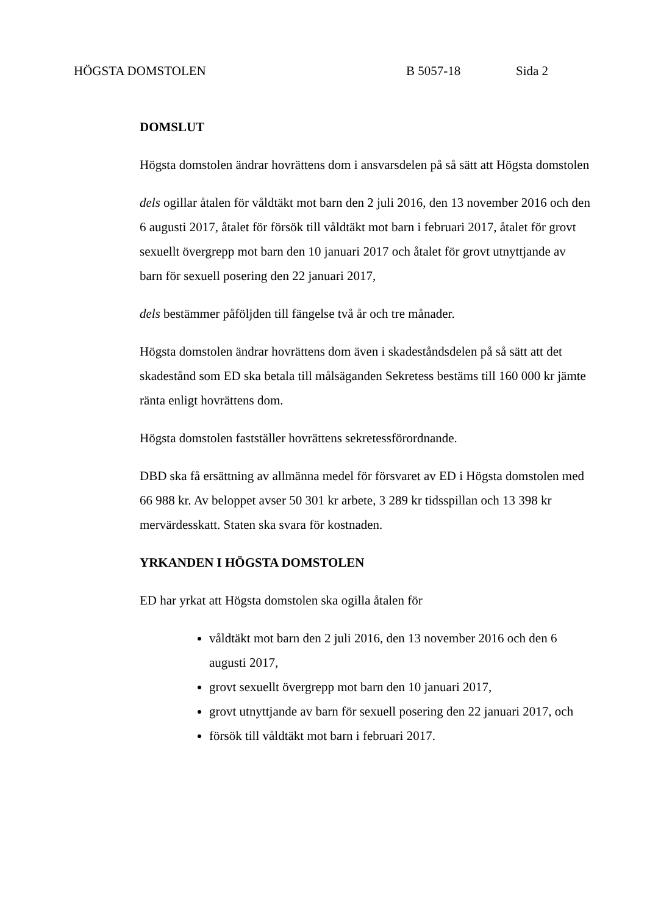HÖGSTA DOMSTOLEN B 5057-18 Sida 2
DOMSLUT
Högsta domstolen ändrar hovrättens dom i ansvarsdelen på så sätt att Högsta domstolen
dels ogillar åtalen för våldtäkt mot barn den 2 juli 2016, den 13 november 2016 och den 6 augusti 2017, åtalet för försök till våldtäkt mot barn i februari 2017, åtalet för grovt sexuellt övergrepp mot barn den 10 januari 2017 och åtalet för grovt utnyttjande av barn för sexuell posering den 22 januari 2017,
dels bestämmer påföljden till fängelse två år och tre månader.
Högsta domstolen ändrar hovrättens dom även i skadeståndsdelen på så sätt att det skadestånd som ED ska betala till målsäganden Sekretess bestäms till 160 000 kr jämte ränta enligt hovrättens dom.
Högsta domstolen fastställer hovrättens sekretessförordnande.
DBD ska få ersättning av allmänna medel för försvaret av ED i Högsta domstolen med 66 988 kr. Av beloppet avser 50 301 kr arbete, 3 289 kr tidsspillan och 13 398 kr mervärdesskatt. Staten ska svara för kostnaden.
YRKANDEN I HÖGSTA DOMSTOLEN
ED har yrkat att Högsta domstolen ska ogilla åtalen för
våldtäkt mot barn den 2 juli 2016, den 13 november 2016 och den 6 augusti 2017,
grovt sexuellt övergrepp mot barn den 10 januari 2017,
grovt utnyttjande av barn för sexuell posering den 22 januari 2017, och
försök till våldtäkt mot barn i februari 2017.